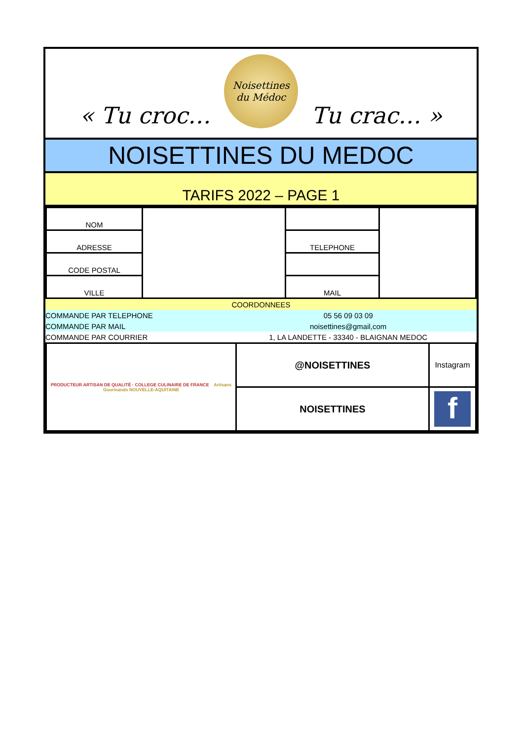« Tu croc…
Noisettines
du Médoc
Tu crac… »
NOISETTINES DU MEDOC
TARIFS 2022 – PAGE 1
| NOM | | | |
| ADRESSE | | TELEPHONE | |
| CODE POSTAL | | | |
| VILLE | | MAIL | |
| COORDONNEES | |
| COMMANDE PAR TELEPHONE | 05 56 09 03 09 |
| COMMANDE PAR MAIL | noisettines@gmail,com |
| COMMANDE PAR COURRIER | 1, LA LANDETTE - 33340 - BLAIGNAN MEDOC |
| PRODUCTEUR ARTISAN DE QUALITÉ · COLLEGE CULINAIRE DE FRANCE Artisans Gourmands NOUVELLE-AQUITAINE | @NOISETTINES | Instagram |
| | NOISETTINES | f |